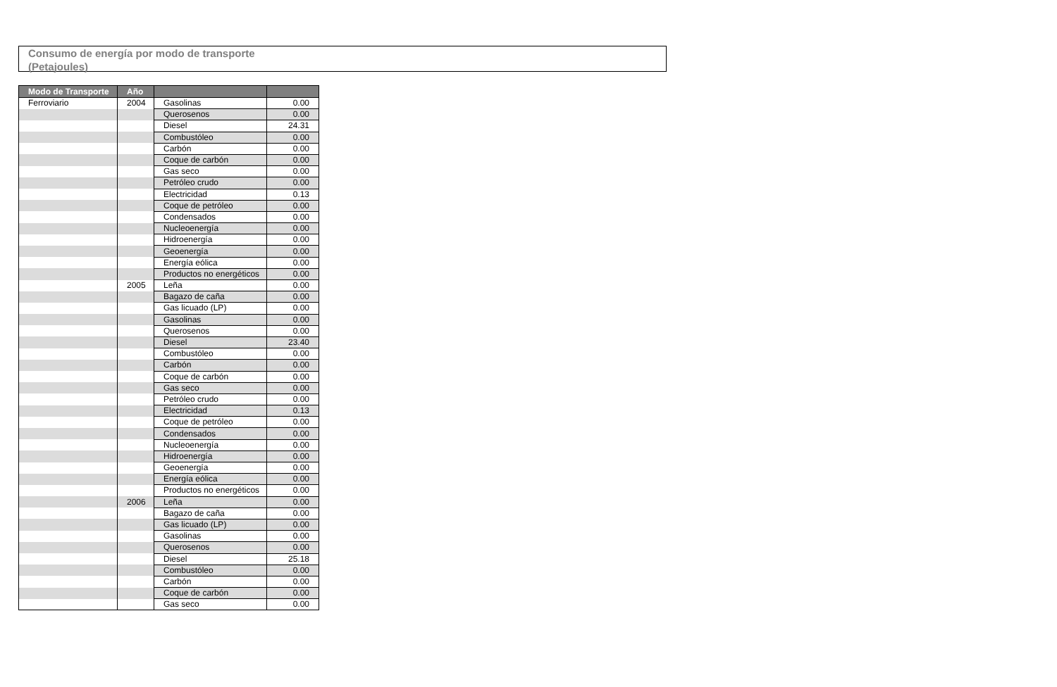Consumo de energía por modo de transporte
(Petajoules)
| Modo de Transporte | Año | | |
| --- | --- | --- | --- |
| Ferroviario | 2004 | Gasolinas | 0.00 |
| | | Querosenos | 0.00 |
| | | Diesel | 24.31 |
| | | Combustóleo | 0.00 |
| | | Carbón | 0.00 |
| | | Coque de carbón | 0.00 |
| | | Gas seco | 0.00 |
| | | Petróleo crudo | 0.00 |
| | | Electricidad | 0.13 |
| | | Coque de petróleo | 0.00 |
| | | Condensados | 0.00 |
| | | Nucleoenergía | 0.00 |
| | | Hidroenergía | 0.00 |
| | | Geoenergía | 0.00 |
| | | Energía eólica | 0.00 |
| | | Productos no energéticos | 0.00 |
| | 2005 | Leña | 0.00 |
| | | Bagazo de caña | 0.00 |
| | | Gas licuado (LP) | 0.00 |
| | | Gasolinas | 0.00 |
| | | Querosenos | 0.00 |
| | | Diesel | 23.40 |
| | | Combustóleo | 0.00 |
| | | Carbón | 0.00 |
| | | Coque de carbón | 0.00 |
| | | Gas seco | 0.00 |
| | | Petróleo crudo | 0.00 |
| | | Electricidad | 0.13 |
| | | Coque de petróleo | 0.00 |
| | | Condensados | 0.00 |
| | | Nucleoenergía | 0.00 |
| | | Hidroenergía | 0.00 |
| | | Geoenergía | 0.00 |
| | | Energía eólica | 0.00 |
| | | Productos no energéticos | 0.00 |
| | 2006 | Leña | 0.00 |
| | | Bagazo de caña | 0.00 |
| | | Gas licuado (LP) | 0.00 |
| | | Gasolinas | 0.00 |
| | | Querosenos | 0.00 |
| | | Diesel | 25.18 |
| | | Combustóleo | 0.00 |
| | | Carbón | 0.00 |
| | | Coque de carbón | 0.00 |
| | | Gas seco | 0.00 |